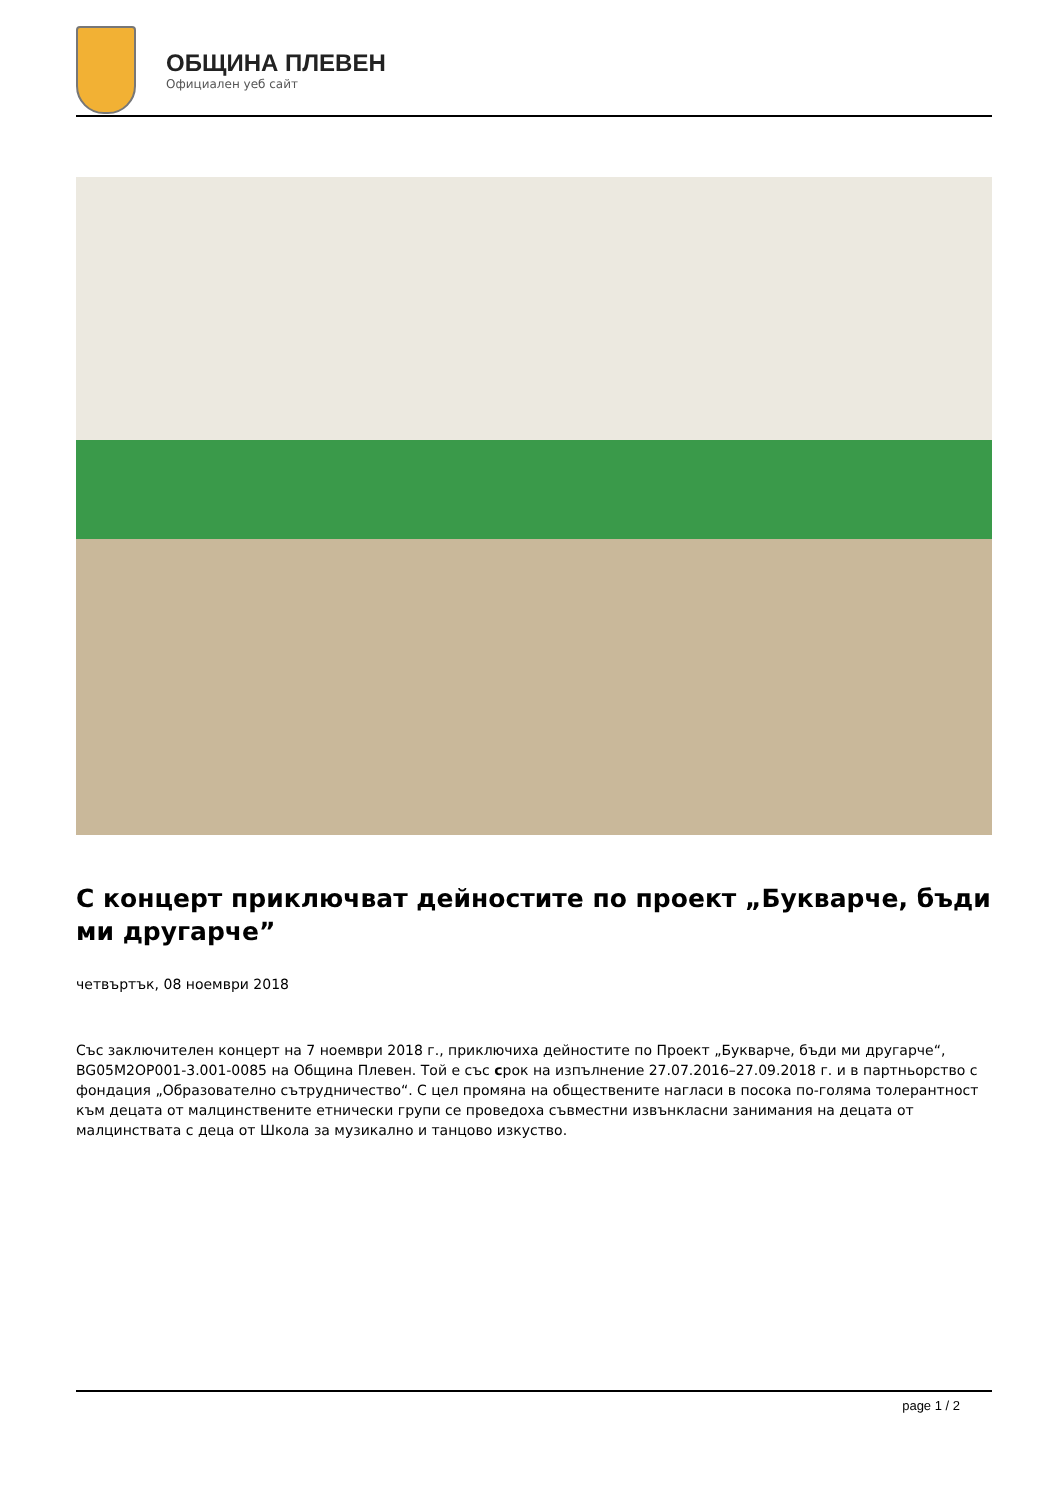ОБЩИНА ПЛЕВЕН
Официален уеб сайт
С концерт приключват дейностите по проект „Букварче, бъди ми другарче”
четвъртък, 08 ноември 2018
Със заключителен концерт на 7 ноември 2018 г., приключиха дейностите по Проект „Букварче, бъди ми другарче“, BG05M2OP001-3.001-0085 на Община Плевен. Той е със срок на изпълнение 27.07.2016–27.09.2018 г. и в партньорство с фондация „Образователно сътрудничество“. С цел промяна на обществените нагласи в посока по-голяма толерантност към децата от малцинствените етнически групи се проведоха съвместни извънкласни занимания на децата от малцинствата с деца от Школа за музикално и танцово изкуство.
page 1 / 2